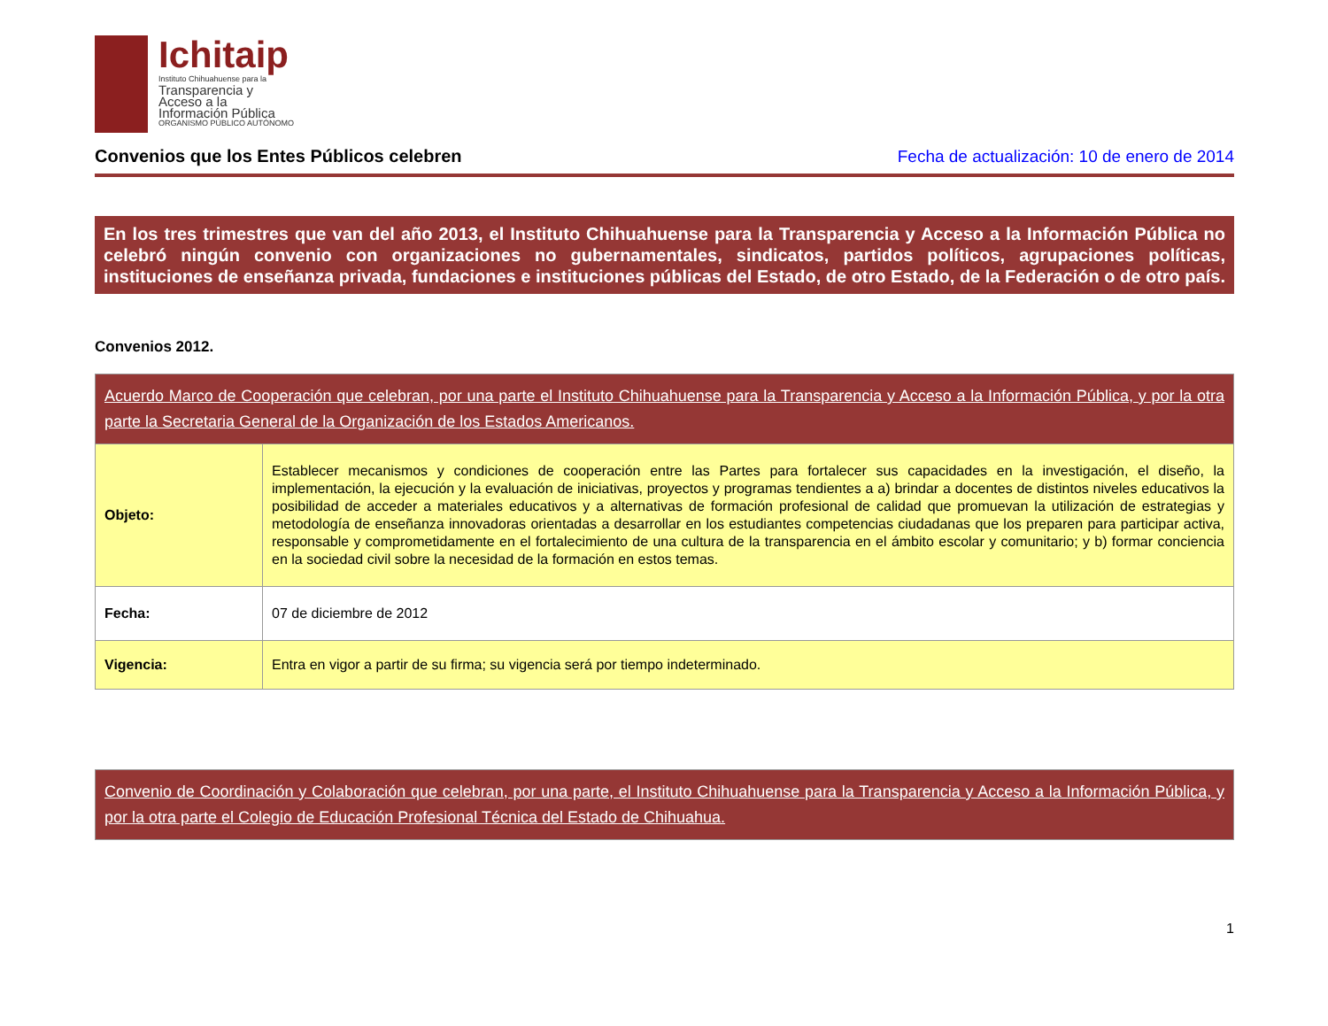Ichitaip
Instituto Chihuahuense para la
Transparencia y
Acceso a la
Información Pública
ORGANISMO PÚBLICO AUTÓNOMO
Convenios que los Entes Públicos celebren
Fecha de actualización: 10 de enero de 2014
En los tres trimestres que van del año 2013, el Instituto Chihuahuense para la Transparencia y Acceso a la Información Pública no celebró ningún convenio con organizaciones no gubernamentales, sindicatos, partidos políticos, agrupaciones políticas, instituciones de enseñanza privada, fundaciones e instituciones públicas del Estado, de otro Estado, de la Federación o de otro país.
Convenios 2012.
| Acuerdo Marco de Cooperación que celebran, por una parte el Instituto Chihuahuense para la Transparencia y Acceso a la Información Pública, y por la otra parte la Secretaria General de la Organización de los Estados Americanos. | |
| --- | --- |
| Objeto: | Establecer mecanismos y condiciones de cooperación entre las Partes para fortalecer sus capacidades en la investigación, el diseño, la implementación, la ejecución y la evaluación de iniciativas, proyectos y programas tendientes a a) brindar a docentes de distintos niveles educativos la posibilidad de acceder a materiales educativos y a alternativas de formación profesional de calidad que promuevan la utilización de estrategias y metodología de enseñanza innovadoras orientadas a desarrollar en los estudiantes competencias ciudadanas que los preparen para participar activa, responsable y comprometidamente en el fortalecimiento de una cultura de la transparencia en el ámbito escolar y comunitario; y b) formar conciencia en la sociedad civil sobre la necesidad de la formación en estos temas. |
| Fecha: | 07 de diciembre de 2012 |
| Vigencia: | Entra en vigor a partir de su firma; su vigencia será por tiempo indeterminado. |
| Convenio de Coordinación y Colaboración que celebran, por una parte, el Instituto Chihuahuense para la Transparencia y Acceso a la Información Pública, y por la otra parte el Colegio de Educación Profesional Técnica del Estado de Chihuahua. |
| --- |
1